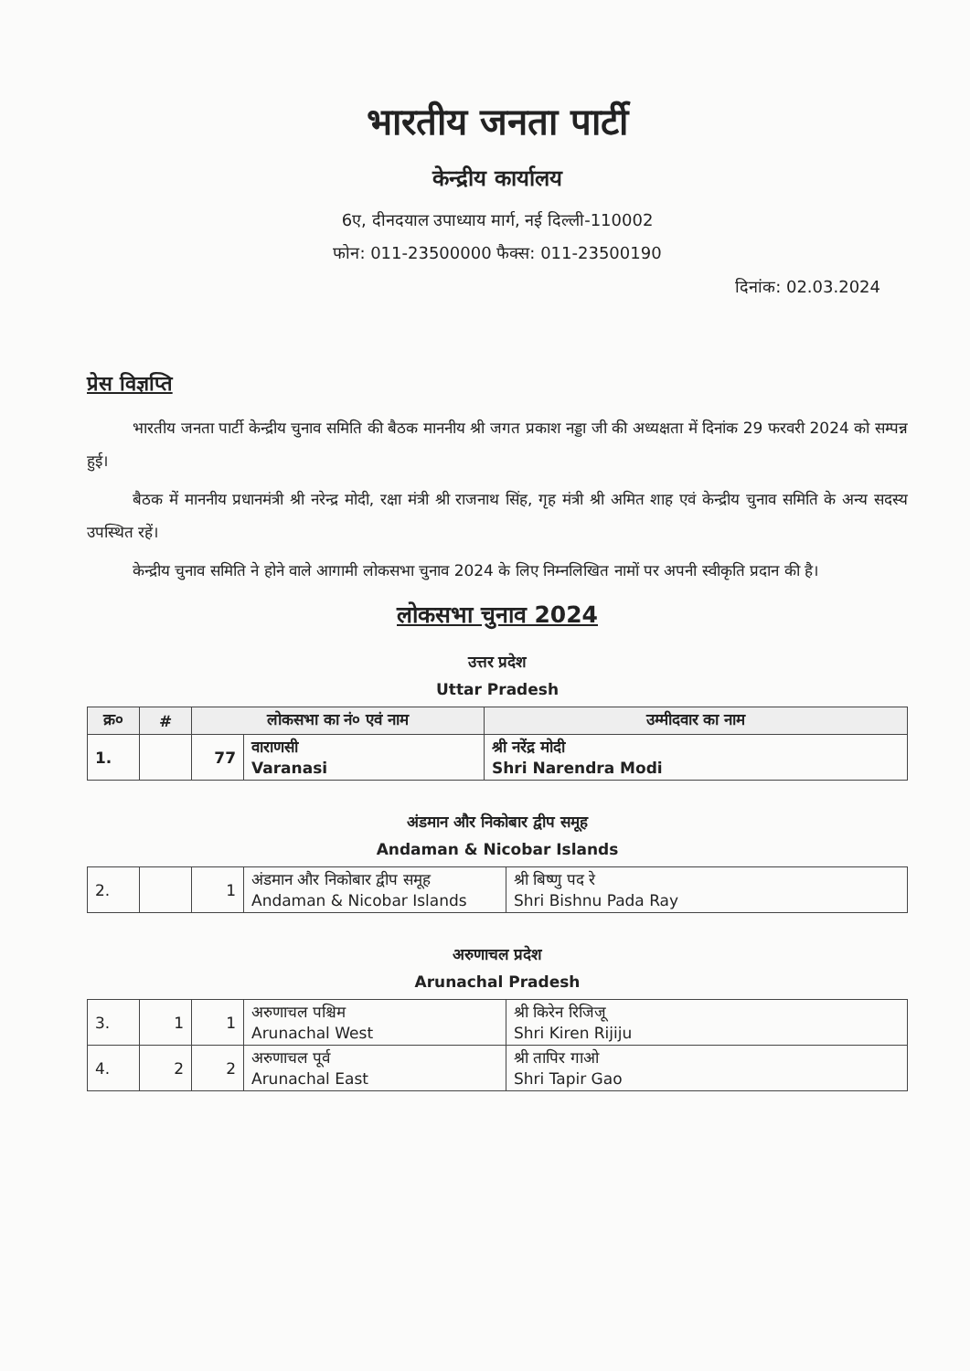भारतीय जनता पार्टी
केन्द्रीय कार्यालय
6ए, दीनदयाल उपाध्याय मार्ग, नई दिल्ली-110002
फोन: 011-23500000 फैक्स: 011-23500190
दिनांक: 02.03.2024
प्रेस विज्ञप्ति
भारतीय जनता पार्टी केन्द्रीय चुनाव समिति की बैठक माननीय श्री जगत प्रकाश नड्डा जी की अध्यक्षता में दिनांक 29 फरवरी 2024 को सम्पन्न हुई।
बैठक में माननीय प्रधानमंत्री श्री नरेन्द्र मोदी, रक्षा मंत्री श्री राजनाथ सिंह, गृह मंत्री श्री अमित शाह एवं केन्द्रीय चुनाव समिति के अन्य सदस्य उपस्थित रहें।
केन्द्रीय चुनाव समिति ने होने वाले आगामी लोकसभा चुनाव 2024 के लिए निम्नलिखित नामों पर अपनी स्वीकृति प्रदान की है।
लोकसभा चुनाव 2024
उत्तर प्रदेश
Uttar Pradesh
| क्र० | # | लोकसभा का नं० एवं नाम | | उम्मीदवार का नाम |
| --- | --- | --- | --- | --- |
| 1. | | 77 | वाराणसी Varanasi | श्री नरेंद्र मोदी Shri Narendra Modi |
अंडमान और निकोबार द्वीप समूह
Andaman & Nicobar Islands
| 2. | | 1 | अंडमान और निकोबार द्वीप समूह Andaman & Nicobar Islands | श्री बिष्णु पद रे Shri Bishnu Pada Ray |
अरुणाचल प्रदेश
Arunachal Pradesh
| 3. | 1 | 1 | अरुणाचल पश्चिम Arunachal West | श्री किरेन रिजिजू Shri Kiren Rijiju |
| 4. | 2 | 2 | अरुणाचल पूर्व Arunachal East | श्री तापिर गाओ Shri Tapir Gao |